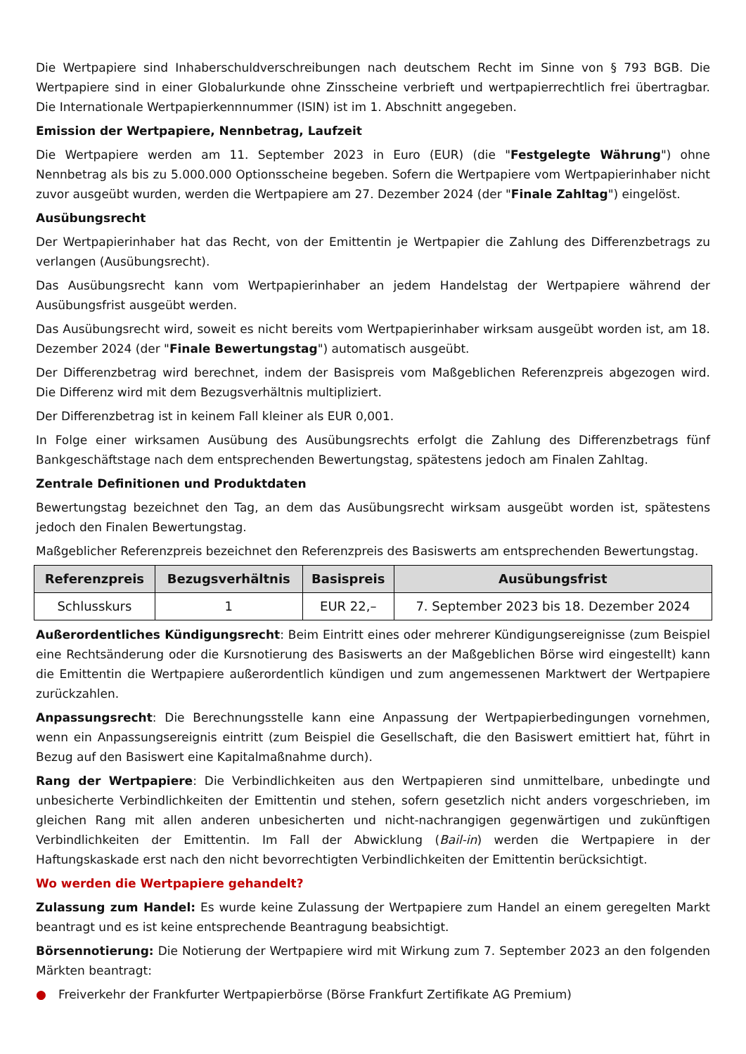Die Wertpapiere sind Inhaberschuldverschreibungen nach deutschem Recht im Sinne von § 793 BGB. Die Wertpapiere sind in einer Globalurkunde ohne Zinsscheine verbrieft und wertpapierrechtlich frei übertragbar. Die Internationale Wertpapierkennnummer (ISIN) ist im 1. Abschnitt angegeben.
Emission der Wertpapiere, Nennbetrag, Laufzeit
Die Wertpapiere werden am 11. September 2023 in Euro (EUR) (die "Festgelegte Währung") ohne Nennbetrag als bis zu 5.000.000 Optionsscheine begeben. Sofern die Wertpapiere vom Wertpapierinhaber nicht zuvor ausgeübt wurden, werden die Wertpapiere am 27. Dezember 2024 (der "Finale Zahltag") eingelöst.
Ausübungsrecht
Der Wertpapierinhaber hat das Recht, von der Emittentin je Wertpapier die Zahlung des Differenzbetrags zu verlangen (Ausübungsrecht).
Das Ausübungsrecht kann vom Wertpapierinhaber an jedem Handelstag der Wertpapiere während der Ausübungsfrist ausgeübt werden.
Das Ausübungsrecht wird, soweit es nicht bereits vom Wertpapierinhaber wirksam ausgeübt worden ist, am 18. Dezember 2024 (der "Finale Bewertungstag") automatisch ausgeübt.
Der Differenzbetrag wird berechnet, indem der Basispreis vom Maßgeblichen Referenzpreis abgezogen wird. Die Differenz wird mit dem Bezugsverhältnis multipliziert.
Der Differenzbetrag ist in keinem Fall kleiner als EUR 0,001.
In Folge einer wirksamen Ausübung des Ausübungsrechts erfolgt die Zahlung des Differenzbetrags fünf Bankgeschäftstage nach dem entsprechenden Bewertungstag, spätestens jedoch am Finalen Zahltag.
Zentrale Definitionen und Produktdaten
Bewertungstag bezeichnet den Tag, an dem das Ausübungsrecht wirksam ausgeübt worden ist, spätestens jedoch den Finalen Bewertungstag.
Maßgeblicher Referenzpreis bezeichnet den Referenzpreis des Basiswerts am entsprechenden Bewertungstag.
| Referenzpreis | Bezugsverhältnis | Basispreis | Ausübungsfrist |
| --- | --- | --- | --- |
| Schlusskurs | 1 | EUR 22,– | 7. September 2023 bis 18. Dezember 2024 |
Außerordentliches Kündigungsrecht: Beim Eintritt eines oder mehrerer Kündigungsereignisse (zum Beispiel eine Rechtsänderung oder die Kursnotierung des Basiswerts an der Maßgeblichen Börse wird eingestellt) kann die Emittentin die Wertpapiere außerordentlich kündigen und zum angemessenen Marktwert der Wertpapiere zurückzahlen.
Anpassungsrecht: Die Berechnungsstelle kann eine Anpassung der Wertpapierbedingungen vornehmen, wenn ein Anpassungsereignis eintritt (zum Beispiel die Gesellschaft, die den Basiswert emittiert hat, führt in Bezug auf den Basiswert eine Kapitalmaßnahme durch).
Rang der Wertpapiere: Die Verbindlichkeiten aus den Wertpapieren sind unmittelbare, unbedingte und unbesicherte Verbindlichkeiten der Emittentin und stehen, sofern gesetzlich nicht anders vorgeschrieben, im gleichen Rang mit allen anderen unbesicherten und nicht-nachrangigen gegenwärtigen und zukünftigen Verbindlichkeiten der Emittentin. Im Fall der Abwicklung (Bail-in) werden die Wertpapiere in der Haftungskaskade erst nach den nicht bevorrechtigten Verbindlichkeiten der Emittentin berücksichtigt.
Wo werden die Wertpapiere gehandelt?
Zulassung zum Handel: Es wurde keine Zulassung der Wertpapiere zum Handel an einem geregelten Markt beantragt und es ist keine entsprechende Beantragung beabsichtigt.
Börsennotierung: Die Notierung der Wertpapiere wird mit Wirkung zum 7. September 2023 an den folgenden Märkten beantragt:
● Freiverkehr der Frankfurter Wertpapierbörse (Börse Frankfurt Zertifikate AG Premium)